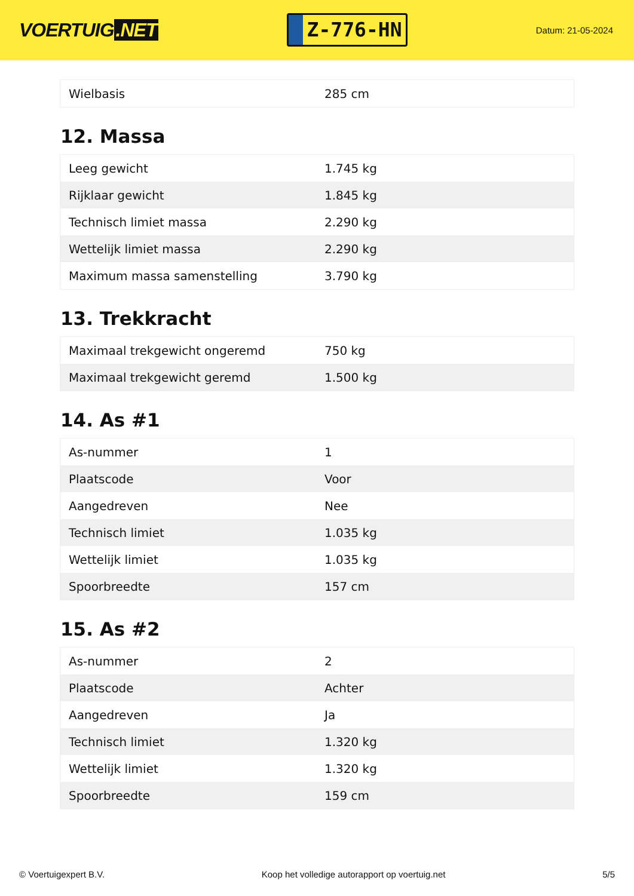VOERTUIG.NET
Z-776-HN
Datum: 21-05-2024
| Wielbasis | 285 cm |
12. Massa
| Leeg gewicht | 1.745 kg |
| Rijklaar gewicht | 1.845 kg |
| Technisch limiet massa | 2.290 kg |
| Wettelijk limiet massa | 2.290 kg |
| Maximum massa samenstelling | 3.790 kg |
13. Trekkracht
| Maximaal trekgewicht ongeremd | 750 kg |
| Maximaal trekgewicht geremd | 1.500 kg |
14. As #1
| As-nummer | 1 |
| Plaatscode | Voor |
| Aangedreven | Nee |
| Technisch limiet | 1.035 kg |
| Wettelijk limiet | 1.035 kg |
| Spoorbreedte | 157 cm |
15. As #2
| As-nummer | 2 |
| Plaatscode | Achter |
| Aangedreven | Ja |
| Technisch limiet | 1.320 kg |
| Wettelijk limiet | 1.320 kg |
| Spoorbreedte | 159 cm |
© Voertuigexpert B.V. Koop het volledige autorapport op voertuig.net 5/5